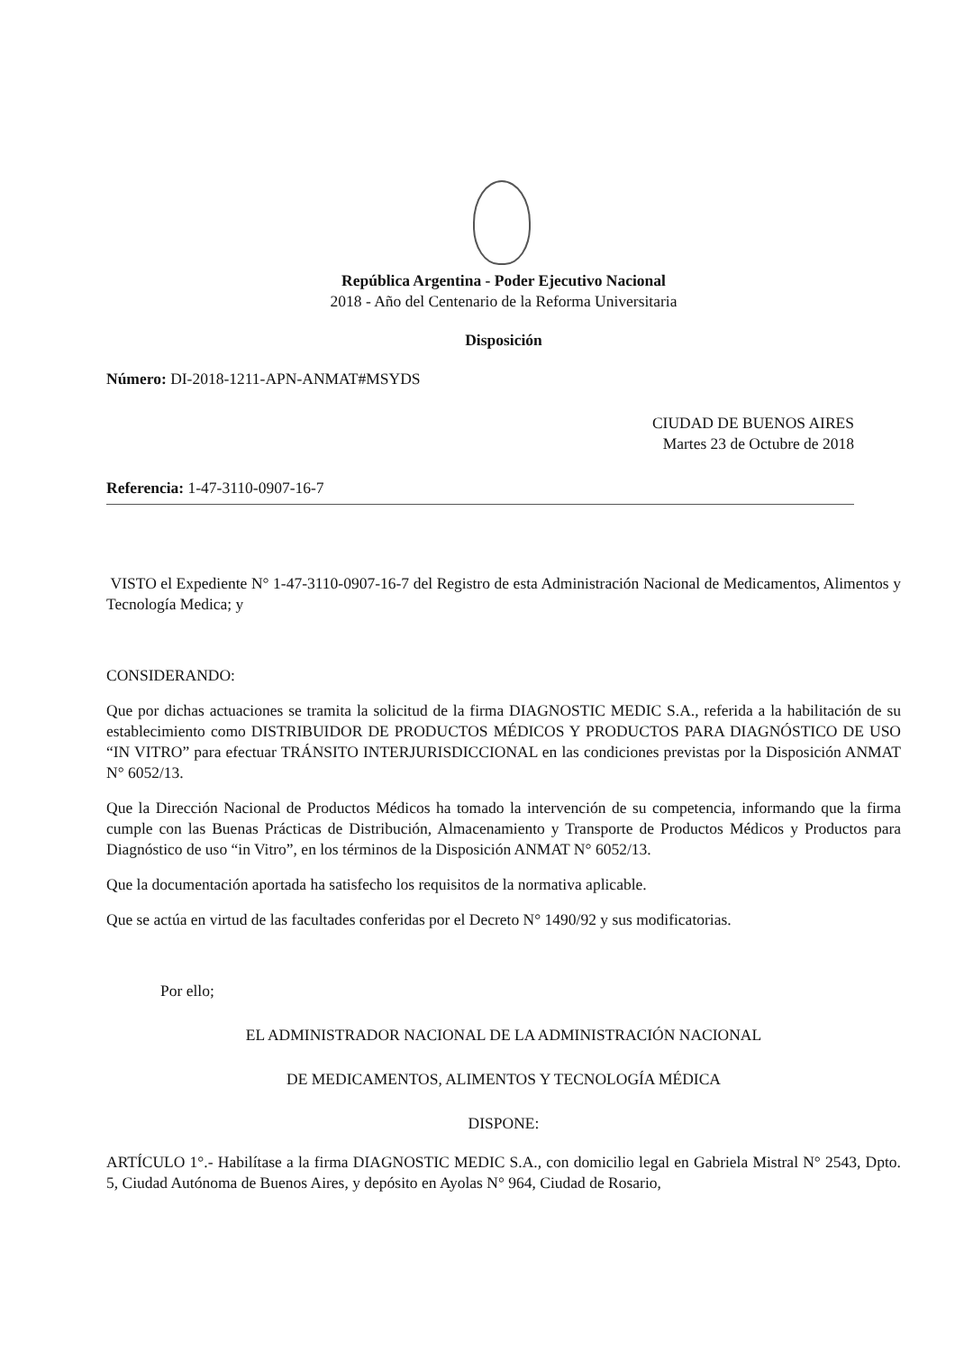República Argentina - Poder Ejecutivo Nacional
2018 - Año del Centenario de la Reforma Universitaria
Disposición
Número: DI-2018-1211-APN-ANMAT#MSYDS
CIUDAD DE BUENOS AIRES
Martes 23 de Octubre de 2018
Referencia: 1-47-3110-0907-16-7
VISTO el Expediente N° 1-47-3110-0907-16-7 del Registro de esta Administración Nacional de Medicamentos, Alimentos y Tecnología Medica; y
CONSIDERANDO:
Que por dichas actuaciones se tramita la solicitud de la firma DIAGNOSTIC MEDIC S.A., referida a la habilitación de su establecimiento como DISTRIBUIDOR DE PRODUCTOS MÉDICOS Y PRODUCTOS PARA DIAGNÓSTICO DE USO “IN VITRO” para efectuar TRÁNSITO INTERJURISDICCIONAL en las condiciones previstas por la Disposición ANMAT N° 6052/13.
Que la Dirección Nacional de Productos Médicos ha tomado la intervención de su competencia, informando que la firma cumple con las Buenas Prácticas de Distribución, Almacenamiento y Transporte de Productos Médicos y Productos para Diagnóstico de uso “in Vitro”, en los términos de la Disposición ANMAT N° 6052/13.
Que la documentación aportada ha satisfecho los requisitos de la normativa aplicable.
Que se actúa en virtud de las facultades conferidas por el Decreto N° 1490/92 y sus modificatorias.
Por ello;
EL ADMINISTRADOR NACIONAL DE LA ADMINISTRACIÓN NACIONAL
DE MEDICAMENTOS, ALIMENTOS Y TECNOLOGÍA MÉDICA
DISPONE:
ARTÍCULO 1°.- Habilítase a la firma DIAGNOSTIC MEDIC S.A., con domicilio legal en Gabriela Mistral N° 2543, Dpto. 5, Ciudad Autónoma de Buenos Aires, y depósito en Ayolas N° 964, Ciudad de Rosario,